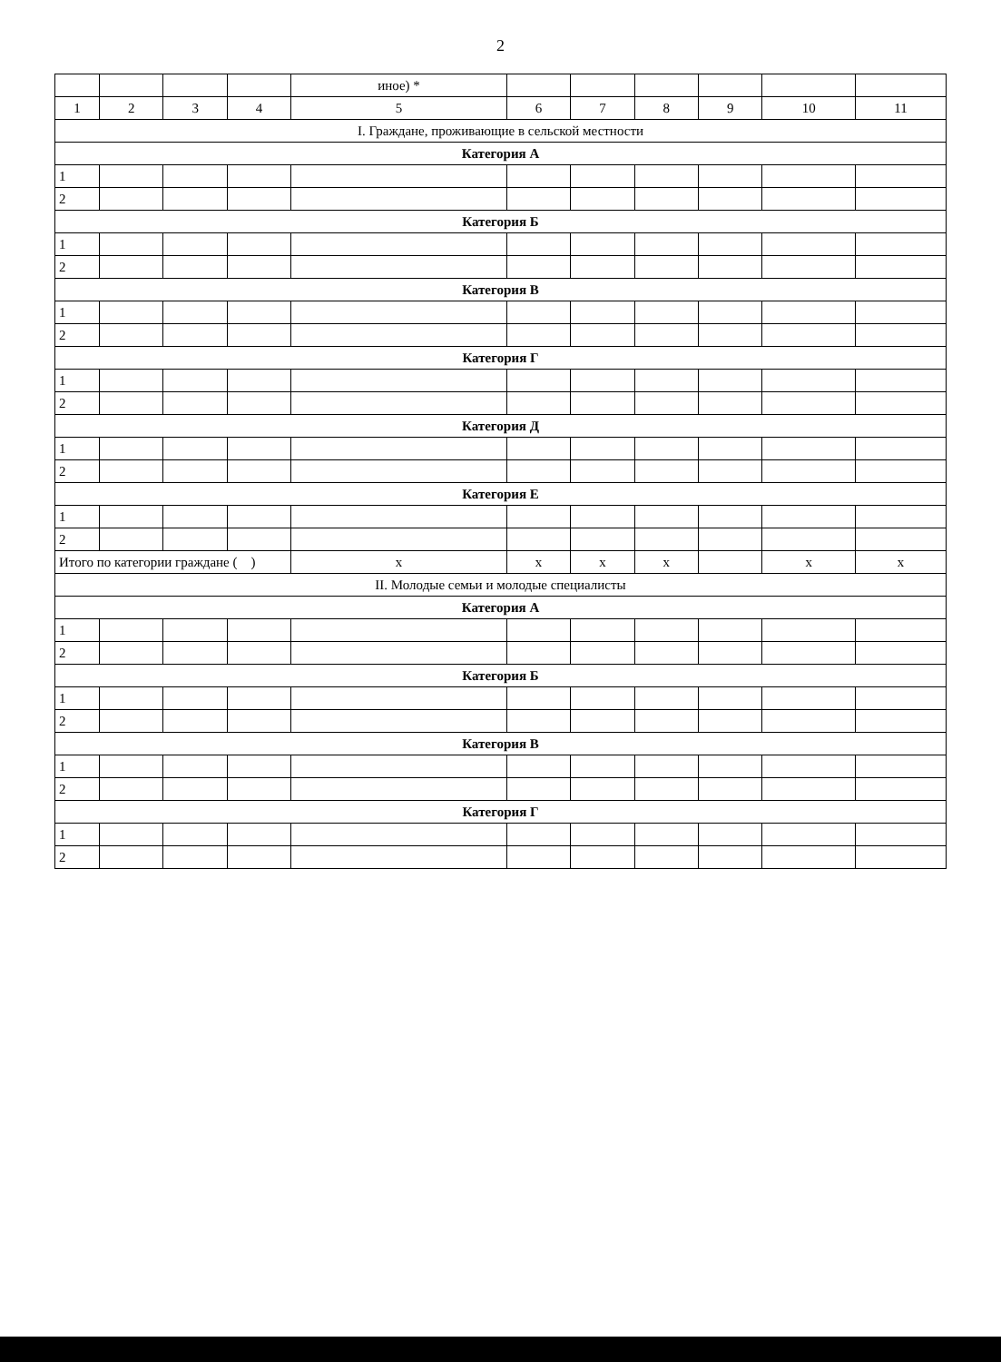2
| | | | | иное) * | | | | | | |
| --- | --- | --- | --- | --- | --- | --- | --- | --- | --- | --- |
| 1 | 2 | 3 | 4 | 5 | 6 | 7 | 8 | 9 | 10 | 11 |
| I. Граждане, проживающие в сельской местности | | | | | | | | | | |
| Категория А | | | | | | | | | | |
| 1 | | | | | | | | | | |
| 2 | | | | | | | | | | |
| Категория Б | | | | | | | | | | |
| 1 | | | | | | | | | | |
| 2 | | | | | | | | | | |
| Категория В | | | | | | | | | | |
| 1 | | | | | | | | | | |
| 2 | | | | | | | | | | |
| Категория Г | | | | | | | | | | |
| 1 | | | | | | | | | | |
| 2 | | | | | | | | | | |
| Категория Д | | | | | | | | | | |
| 1 | | | | | | | | | | |
| 2 | | | | | | | | | | |
| Категория Е | | | | | | | | | | |
| 1 | | | | | | | | | | |
| 2 | | | | | | | | | | |
| Итого по категории граждане ( ) | | | | x | x | x | x | | x | x |
| II. Молодые семьи и молодые специалисты | | | | | | | | | | |
| Категория А | | | | | | | | | | |
| 1 | | | | | | | | | | |
| 2 | | | | | | | | | | |
| Категория Б | | | | | | | | | | |
| 1 | | | | | | | | | | |
| 2 | | | | | | | | | | |
| Категория В | | | | | | | | | | |
| 1 | | | | | | | | | | |
| 2 | | | | | | | | | | |
| Категория Г | | | | | | | | | | |
| 1 | | | | | | | | | | |
| 2 | | | | | | | | | | |